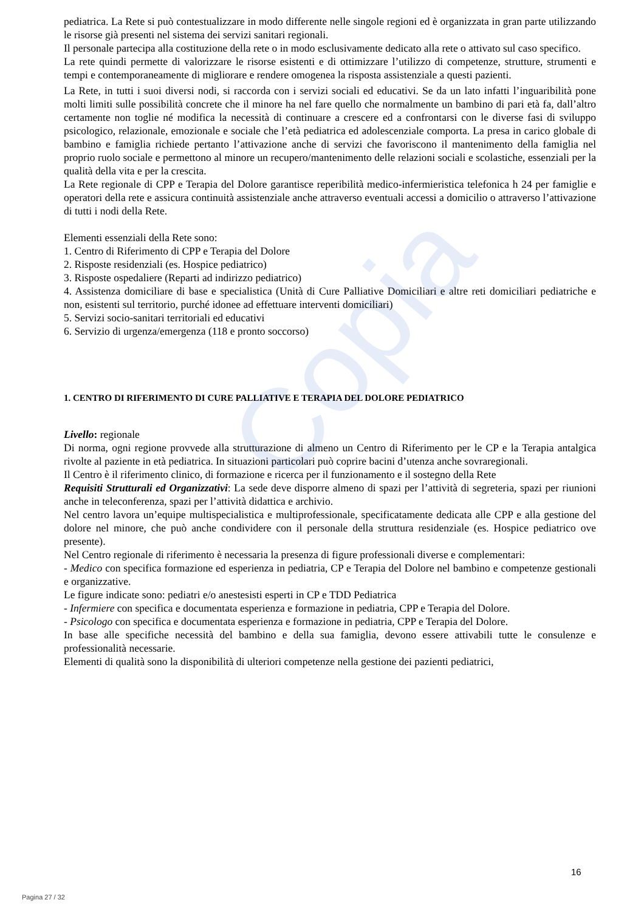Copia
pediatrica. La Rete si può contestualizzare in modo differente nelle singole regioni ed è organizzata in gran parte utilizzando le risorse già presenti nel sistema dei servizi sanitari regionali.
Il personale partecipa alla costituzione della rete o in modo esclusivamente dedicato alla rete o attivato sul caso specifico.
La rete quindi permette di valorizzare le risorse esistenti e di ottimizzare l’utilizzo di competenze, strutture, strumenti e tempi e contemporaneamente di migliorare e rendere omogenea la risposta assistenziale a questi pazienti.
La Rete, in tutti i suoi diversi nodi, si raccorda con i servizi sociali ed educativi. Se da un lato infatti l’inguaribilità pone molti limiti sulle possibilità concrete che il minore ha nel fare quello che normalmente un bambino di pari età fa, dall’altro certamente non toglie né modifica la necessità di continuare a crescere ed a confrontarsi con le diverse fasi di sviluppo psicologico, relazionale, emozionale e sociale che l’età pediatrica ed adolescenziale comporta. La presa in carico globale di bambino e famiglia richiede pertanto l’attivazione anche di servizi che favoriscono il mantenimento della famiglia nel proprio ruolo sociale e permettono al minore un recupero/mantenimento delle relazioni sociali e scolastiche, essenziali per la qualità della vita e per la crescita.
La Rete regionale di CPP e Terapia del Dolore garantisce reperibilità medico-infermieristica telefonica h 24 per famiglie e operatori della rete e assicura continuità assistenziale anche attraverso eventuali accessi a domicilio o attraverso l’attivazione di tutti i nodi della Rete.
Elementi essenziali della Rete sono:
1. Centro di Riferimento di CPP e Terapia del Dolore
2. Risposte residenziali (es. Hospice pediatrico)
3. Risposte ospedaliere (Reparti ad indirizzo pediatrico)
4. Assistenza domiciliare di base e specialistica (Unità di Cure Palliative Domiciliari e altre reti domiciliari pediatriche e non, esistenti sul territorio, purché idonee ad effettuare interventi domiciliari)
5. Servizi socio-sanitari territoriali ed educativi
6. Servizio di urgenza/emergenza (118 e pronto soccorso)
1. CENTRO DI RIFERIMENTO DI CURE PALLIATIVE E TERAPIA DEL DOLORE PEDIATRICO
Livello: regionale
Di norma, ogni regione provvede alla strutturazione di almeno un Centro di Riferimento per le CP e la Terapia antalgica rivolte al paziente in età pediatrica. In situazioni particolari può coprire bacini d’utenza anche sovraregionali.
Il Centro è il riferimento clinico, di formazione e ricerca per il funzionamento e il sostegno della Rete
Requisiti Strutturali ed Organizzativi: La sede deve disporre almeno di spazi per l’attività di segreteria, spazi per riunioni anche in teleconferenza, spazi per l’attività didattica e archivio.
Nel centro lavora un’equipe multispecialistica e multiprofessionale, specificatamente dedicata alle CPP e alla gestione del dolore nel minore, che può anche condividere con il personale della struttura residenziale (es. Hospice pediatrico ove presente).
Nel Centro regionale di riferimento è necessaria la presenza di figure professionali diverse e complementari:
- Medico con specifica formazione ed esperienza in pediatria, CP e Terapia del Dolore nel bambino e competenze gestionali e organizzative.
Le figure indicate sono: pediatri e/o anestesisti esperti in CP e TDD Pediatrica
- Infermiere con specifica e documentata esperienza e formazione in pediatria, CPP e Terapia del Dolore.
- Psicologo con specifica e documentata esperienza e formazione in pediatria, CPP e Terapia del Dolore.
In base alle specifiche necessità del bambino e della sua famiglia, devono essere attivabili tutte le consulenze e professionalità necessarie.
Elementi di qualità sono la disponibilità di ulteriori competenze nella gestione dei pazienti pediatrici,
16
Pagina 27 / 32